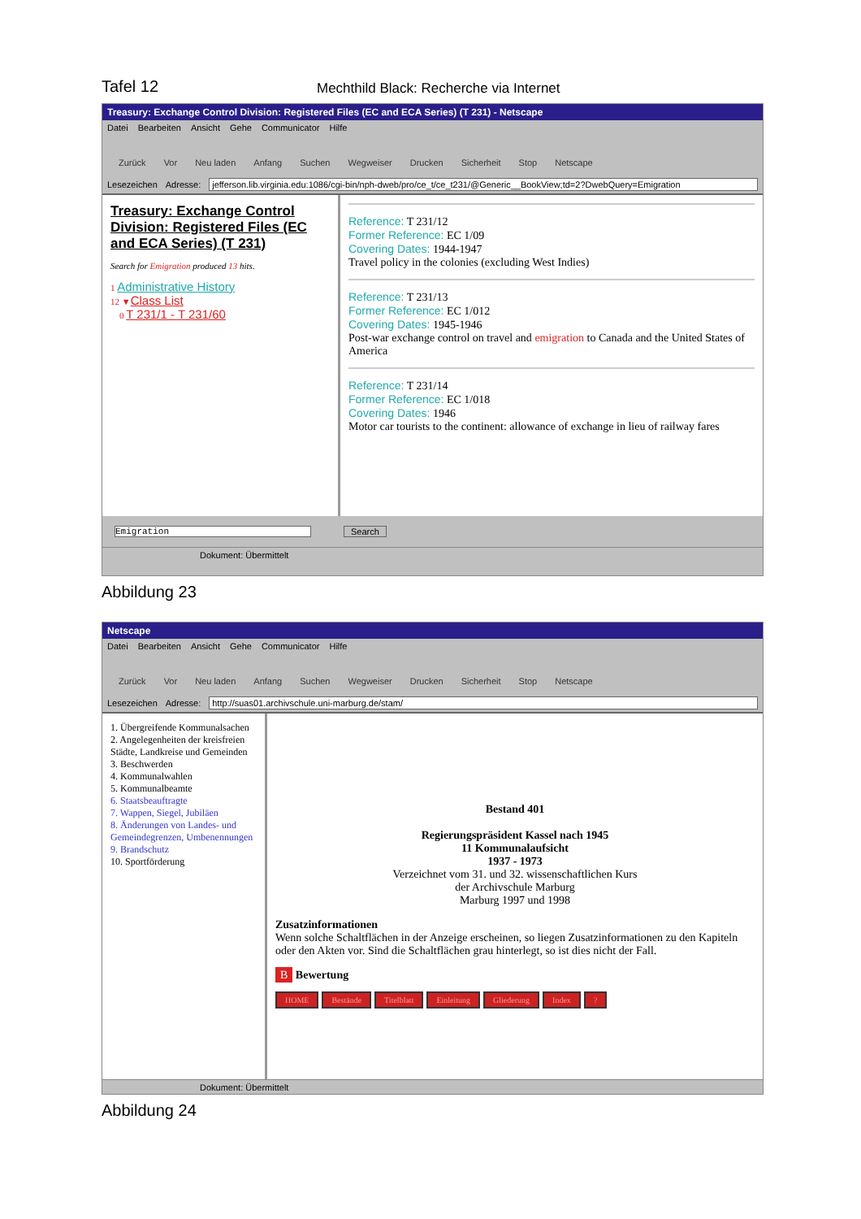Tafel 12
Mechthild Black: Recherche via Internet
Treasury: Exchange Control Division: Registered Files (EC and ECA Series) (T 231) - Netscape
Datei Bearbeiten Ansicht Gehe Communicator Hilfe
Zurück Vor Neu laden Anfang Suchen Wegweiser Drucken Sicherheit Stop Netscape
Lesezeichen Adresse: jefferson.lib.virginia.edu:1086/cgi-bin/nph-dweb/pro/ce_t/ce_t231/@Generic__BookView;td=2?DwebQuery=Emigration
Treasury: Exchange Control Division: Registered Files (EC and ECA Series) (T 231)
Search for Emigration produced 13 hits.
1 Administrative History
12 ▼Class List
0 T 231/1 - T 231/60
Reference: T 231/12
Former Reference: EC 1/09
Covering Dates: 1944-1947
Travel policy in the colonies (excluding West Indies)
Reference: T 231/13
Former Reference: EC 1/012
Covering Dates: 1945-1946
Post-war exchange control on travel and emigration to Canada and the United States of America
Reference: T 231/14
Former Reference: EC 1/018
Covering Dates: 1946
Motor car tourists to the continent: allowance of exchange in lieu of railway fares
Emigration Search
Dokument: Übermittelt
Abbildung 23
Netscape
Datei Bearbeiten Ansicht Gehe Communicator Hilfe
Zurück Vor Neu laden Anfang Suchen Wegweiser Drucken Sicherheit Stop Netscape
Lesezeichen Adresse: http://suas01.archivschule.uni-marburg.de/stam/
1. Übergreifende Kommunalsachen
2. Angelegenheiten der kreisfreien Städte, Landkreise und Gemeinden
3. Beschwerden
4. Kommunalwahlen
5. Kommunalbeamte
6. Staatsbeauftragte
7. Wappen, Siegel, Jubiläen
8. Änderungen von Landes- und Gemeindegrenzen, Umbenennungen
9. Brandschutz
10. Sportförderung
Bestand 401
Regierungspräsident Kassel nach 1945
11 Kommunalaufsicht
1937 - 1973
Verzeichnet vom 31. und 32. wissenschaftlichen Kurs
der Archivschule Marburg
Marburg 1997 und 1998
Zusatzinformationen
Wenn solche Schaltflächen in der Anzeige erscheinen, so liegen Zusatzinformationen zu den Kapiteln oder den Akten vor. Sind die Schaltflächen grau hinterlegt, so ist dies nicht der Fall.
B Bewertung
HOME Bestände Titelblatt Einleitung Gliederung Index?
Dokument: Übermittelt
Abbildung 24